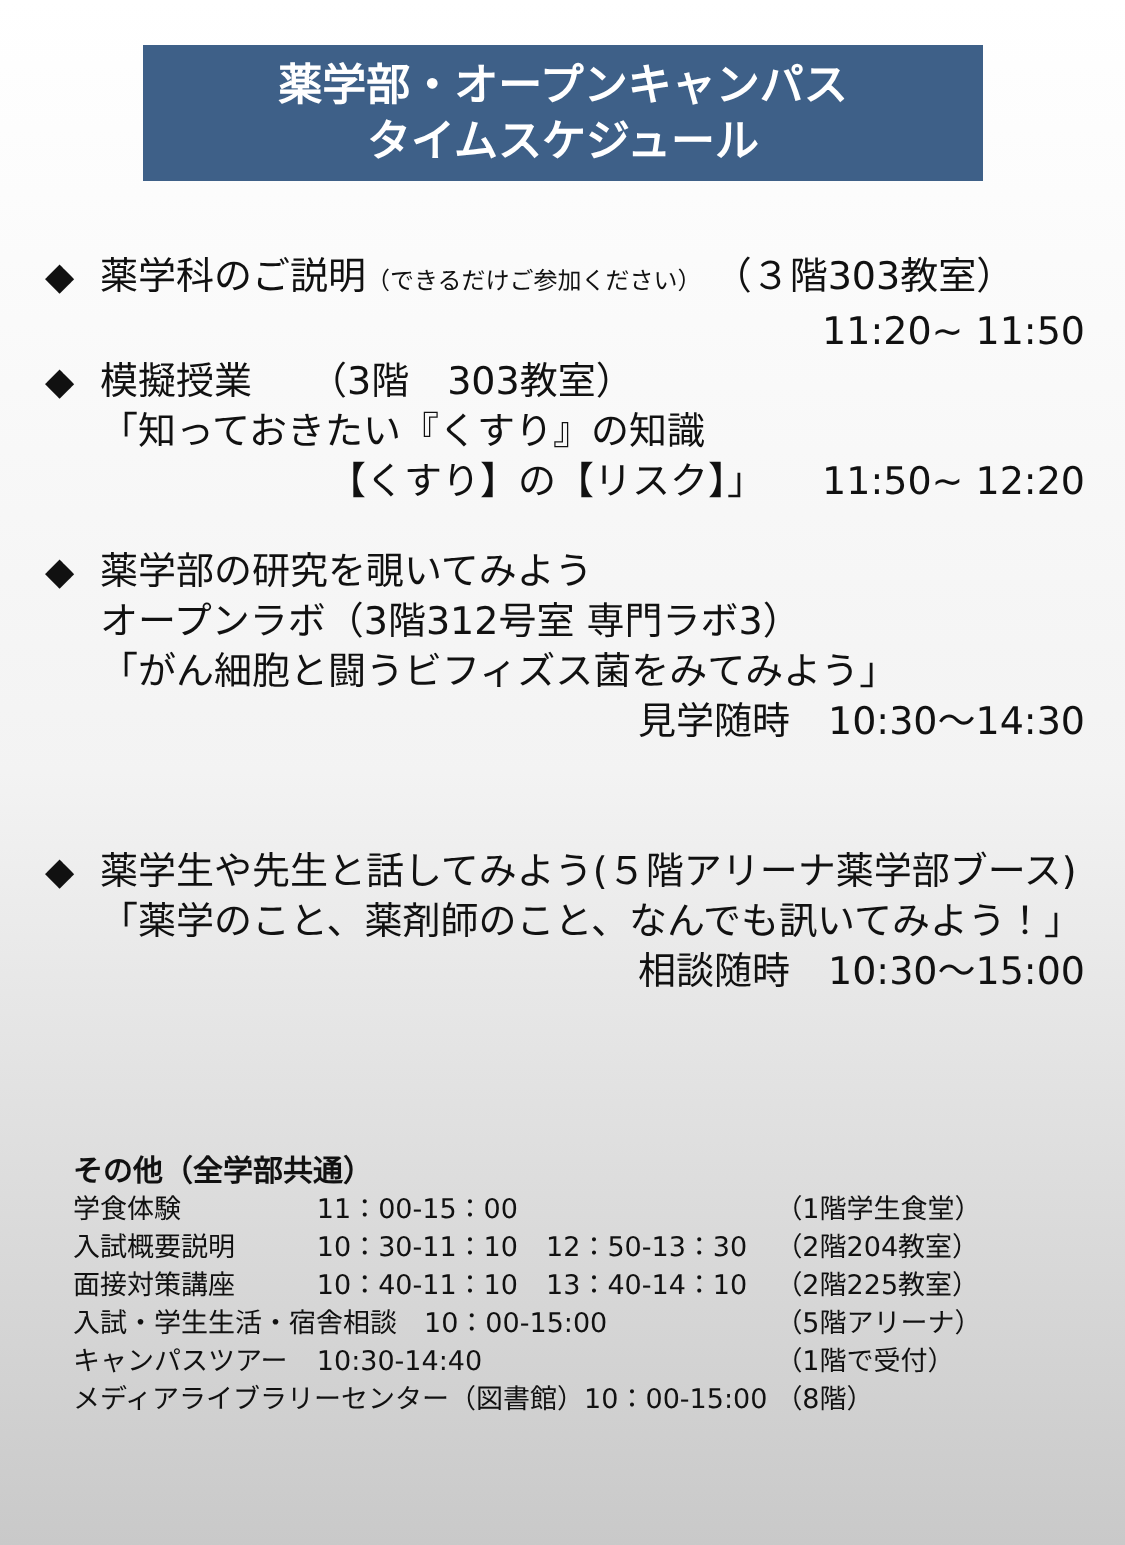薬学部・オープンキャンパス
タイムスケジュール
◆ 薬学科のご説明（できるだけご参加ください） （３階303教室）
11:20~ 11:50
◆ 模擬授業　　（3階　303教室）
「知っておきたい『くすり』の知識
【くすり】の【リスク】」　　11:50~ 12:20
◆ 薬学部の研究を覗いてみよう
オープンラボ（3階312号室 専門ラボ3）
「がん細胞と闘うビフィズス菌をみてみよう」
見学随時　10:30～14:30
◆ 薬学生や先生と話してみよう(５階アリーナ薬学部ブース)
「薬学のこと、薬剤師のこと、なんでも訊いてみよう！」
相談随時　10:30～15:00
その他（全学部共通）
| 学食体験 | 11：00-15：00 | | （1階学生食堂） |
| 入試概要説明 | 10：30-11：10 | 12：50-13：30 | （2階204教室） |
| 面接対策講座 | 10：40-11：10 | 13：40-14：10 | （2階225教室） |
| 入試・学生生活・宿舎相談 10：00-15:00 | | | （5階アリーナ） |
| キャンパスツアー | 10:30-14:40 | | （1階で受付） |
| メディアライブラリーセンター（図書館）10：00-15:00 | | | （8階） |